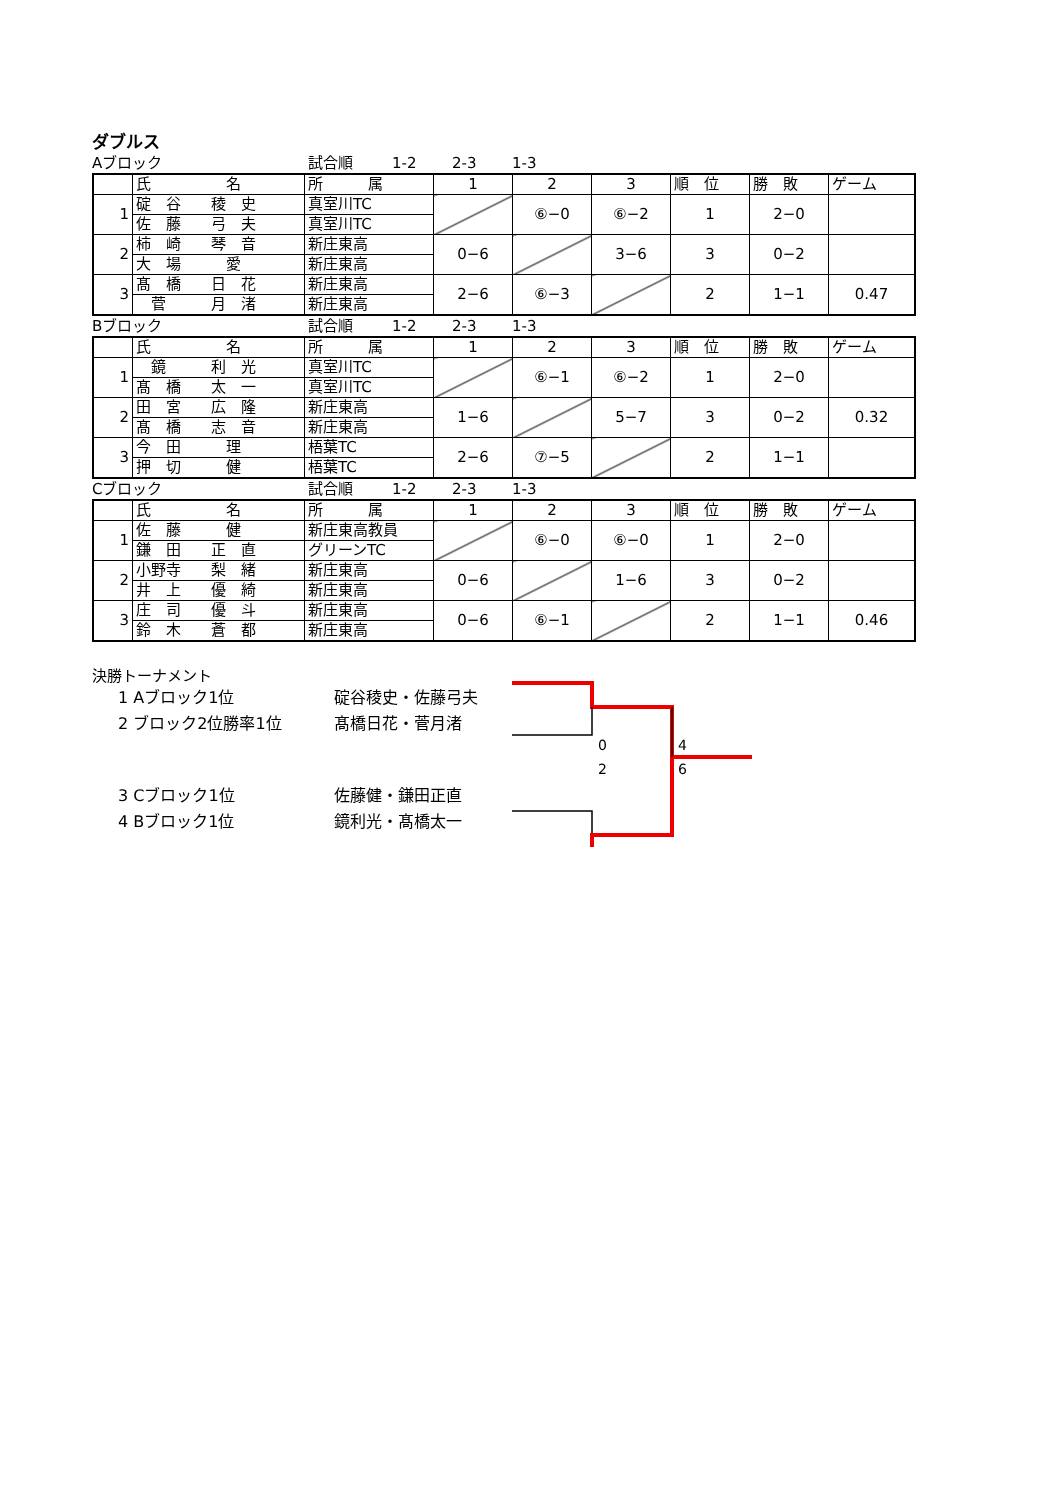ダブルス
Aブロック 試合順 1-2 2-3 1-3
| | 氏 名 | 所 属 | 1 | 2 | 3 | 順 位 | 勝 敗 | ゲーム |
| 1 | 碇 谷 稜 史 | 真室川TC | | ⑥−0 | ⑥−2 | 1 | 2−0 | |
| | 佐 藤 弓 夫 | 真室川TC | | | | | | |
| 2 | 柿 崎 琴 音 | 新庄東高 | 0−6 | | 3−6 | 3 | 0−2 | |
| | 大 場 愛 | 新庄東高 | | | | | | |
| 3 | 髙 橋 日 花 | 新庄東高 | 2−6 | ⑥−3 | | 2 | 1−1 | 0.47 |
| | 菅 月 渚 | 新庄東高 | | | | | | |
Bブロック 試合順 1-2 2-3 1-3
| | 氏 名 | 所 属 | 1 | 2 | 3 | 順 位 | 勝 敗 | ゲーム |
| 1 | 鏡 利 光 | 真室川TC | | ⑥−1 | ⑥−2 | 1 | 2−0 | |
| | 髙 橋 太 一 | 真室川TC | | | | | | |
| 2 | 田 宮 広 隆 | 新庄東高 | 1−6 | | 5−7 | 3 | 0−2 | 0.32 |
| | 髙 橋 志 音 | 新庄東高 | | | | | | |
| 3 | 今 田 理 | 梧葉TC | 2−6 | ⑦−5 | | 2 | 1−1 | |
| | 押 切 健 | 梧葉TC | | | | | | |
Cブロック 試合順 1-2 2-3 1-3
| | 氏 名 | 所 属 | 1 | 2 | 3 | 順 位 | 勝 敗 | ゲーム |
| 1 | 佐 藤 健 | 新庄東高教員 | | ⑥−0 | ⑥−0 | 1 | 2−0 | |
| | 鎌 田 正 直 | グリーンTC | | | | | | |
| 2 | 小野寺 梨 緒 | 新庄東高 | 0−6 | | 1−6 | 3 | 0−2 | |
| | 井 上 優 綺 | 新庄東高 | | | | | | |
| 3 | 庄 司 優 斗 | 新庄東高 | 0−6 | ⑥−1 | | 2 | 1−1 | 0.46 |
| | 鈴 木 蒼 都 | 新庄東高 | | | | | | |
決勝トーナメント
1 Aブロック1位 碇谷稜史・佐藤弓夫
2 ブロック2位勝率1位 髙橋日花・菅月渚
0 4
2 6
3 Cブロック1位 佐藤健・鎌田正直
4 Bブロック1位 鏡利光・髙橋太一